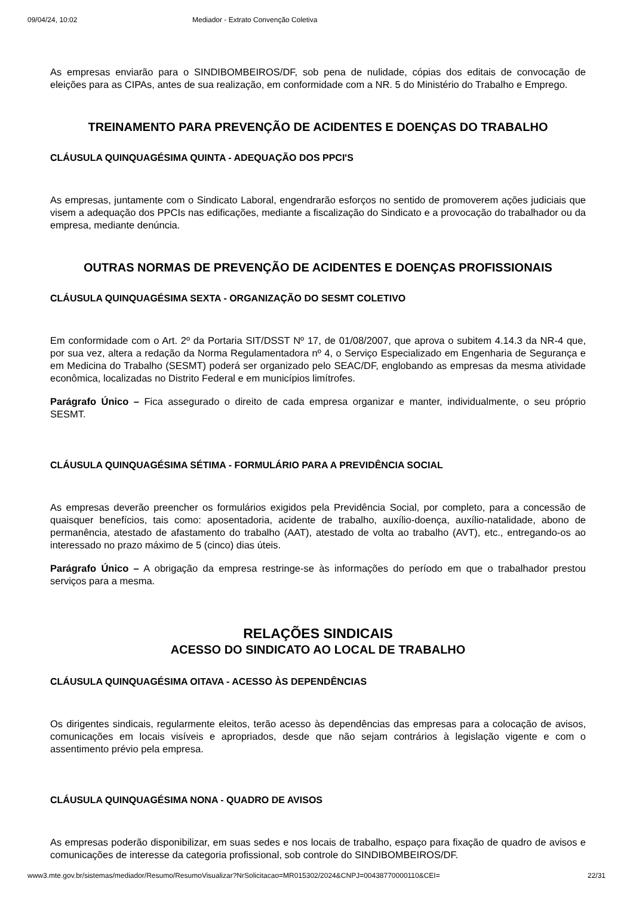09/04/24, 10:02 Mediador - Extrato Convenção Coletiva
As empresas enviarão para o SINDIBOMBEIROS/DF, sob pena de nulidade, cópias dos editais de convocação de eleições para as CIPAs, antes de sua realização, em conformidade com a NR. 5 do Ministério do Trabalho e Emprego.
TREINAMENTO PARA PREVENÇÃO DE ACIDENTES E DOENÇAS DO TRABALHO
CLÁUSULA QUINQUAGÉSIMA QUINTA - ADEQUAÇÃO DOS PPCI'S
As empresas, juntamente com o Sindicato Laboral, engendrarão esforços no sentido de promoverem ações judiciais que visem a adequação dos PPCIs nas edificações, mediante a fiscalização do Sindicato e a provocação do trabalhador ou da empresa, mediante denúncia.
OUTRAS NORMAS DE PREVENÇÃO DE ACIDENTES E DOENÇAS PROFISSIONAIS
CLÁUSULA QUINQUAGÉSIMA SEXTA - ORGANIZAÇÃO DO SESMT COLETIVO
Em conformidade com o Art. 2º da Portaria SIT/DSST Nº 17, de 01/08/2007, que aprova o subitem 4.14.3 da NR-4 que, por sua vez, altera a redação da Norma Regulamentadora nº 4, o Serviço Especializado em Engenharia de Segurança e em Medicina do Trabalho (SESMT) poderá ser organizado pelo SEAC/DF, englobando as empresas da mesma atividade econômica, localizadas no Distrito Federal e em municípios limítrofes.
Parágrafo Único – Fica assegurado o direito de cada empresa organizar e manter, individualmente, o seu próprio SESMT.
CLÁUSULA QUINQUAGÉSIMA SÉTIMA - FORMULÁRIO PARA A PREVIDÊNCIA SOCIAL
As empresas deverão preencher os formulários exigidos pela Previdência Social, por completo, para a concessão de quaisquer benefícios, tais como: aposentadoria, acidente de trabalho, auxílio-doença, auxílio-natalidade, abono de permanência, atestado de afastamento do trabalho (AAT), atestado de volta ao trabalho (AVT), etc., entregando-os ao interessado no prazo máximo de 5 (cinco) dias úteis.
Parágrafo Único – A obrigação da empresa restringe-se às informações do período em que o trabalhador prestou serviços para a mesma.
RELAÇÕES SINDICAIS
ACESSO DO SINDICATO AO LOCAL DE TRABALHO
CLÁUSULA QUINQUAGÉSIMA OITAVA - ACESSO ÀS DEPENDÊNCIAS
Os dirigentes sindicais, regularmente eleitos, terão acesso às dependências das empresas para a colocação de avisos, comunicações em locais visíveis e apropriados, desde que não sejam contrários à legislação vigente e com o assentimento prévio pela empresa.
CLÁUSULA QUINQUAGÉSIMA NONA - QUADRO DE AVISOS
As empresas poderão disponibilizar, em suas sedes e nos locais de trabalho, espaço para fixação de quadro de avisos e comunicações de interesse da categoria profissional, sob controle do SINDIBOMBEIROS/DF.
www3.mte.gov.br/sistemas/mediador/Resumo/ResumoVisualizar?NrSolicitacao=MR015302/2024&CNPJ=00438770000110&CEI= 22/31